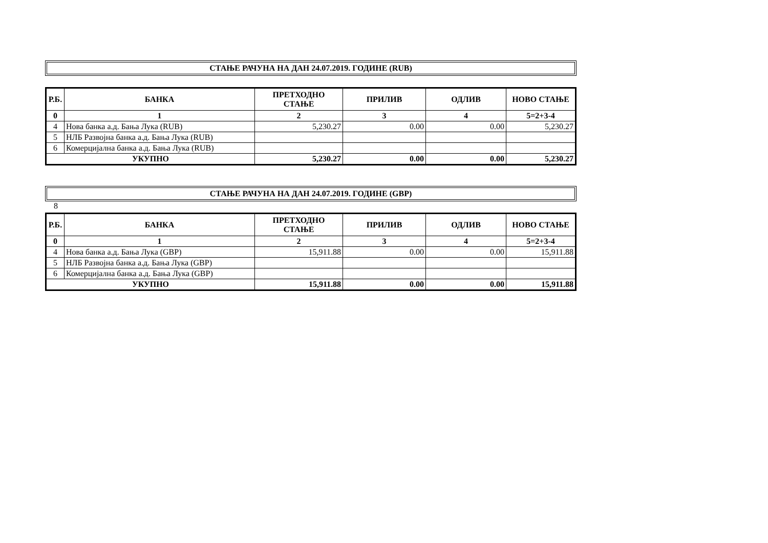СТАЊЕ РАЧУНА НА ДАН 24.07.2019. ГОДИНЕ (RUB)
| Р.Б. | БАНКА | ПРЕТХОДНО СТАЊЕ | ПРИЛИВ | ОДЛИВ | НОВО СТАЊЕ |
| --- | --- | --- | --- | --- | --- |
| 0 | 1 | 2 | 3 | 4 | 5=2+3-4 |
| 4 | Нова банка а.д. Бања Лука (RUB) | 5,230.27 | 0.00 | 0.00 | 5,230.27 |
| 5 | НЛБ Развојна банка а.д. Бања Лука (RUB) | | | | |
| 6 | Комерцијална банка а.д. Бања Лука (RUB) | | | | |
| УКУПНО | | 5,230.27 | 0.00 | 0.00 | 5,230.27 |
СТАЊЕ РАЧУНА НА ДАН 24.07.2019. ГОДИНЕ (GBP)
8
| Р.Б. | БАНКА | ПРЕТХОДНО СТАЊЕ | ПРИЛИВ | ОДЛИВ | НОВО СТАЊЕ |
| --- | --- | --- | --- | --- | --- |
| 0 | 1 | 2 | 3 | 4 | 5=2+3-4 |
| 4 | Нова банка а.д. Бања Лука (GBP) | 15,911.88 | 0.00 | 0.00 | 15,911.88 |
| 5 | НЛБ Развојна банка а.д. Бања Лука (GBP) | | | | |
| 6 | Комерцијална банка а.д. Бања Лука (GBP) | | | | |
| УКУПНО | | 15,911.88 | 0.00 | 0.00 | 15,911.88 |